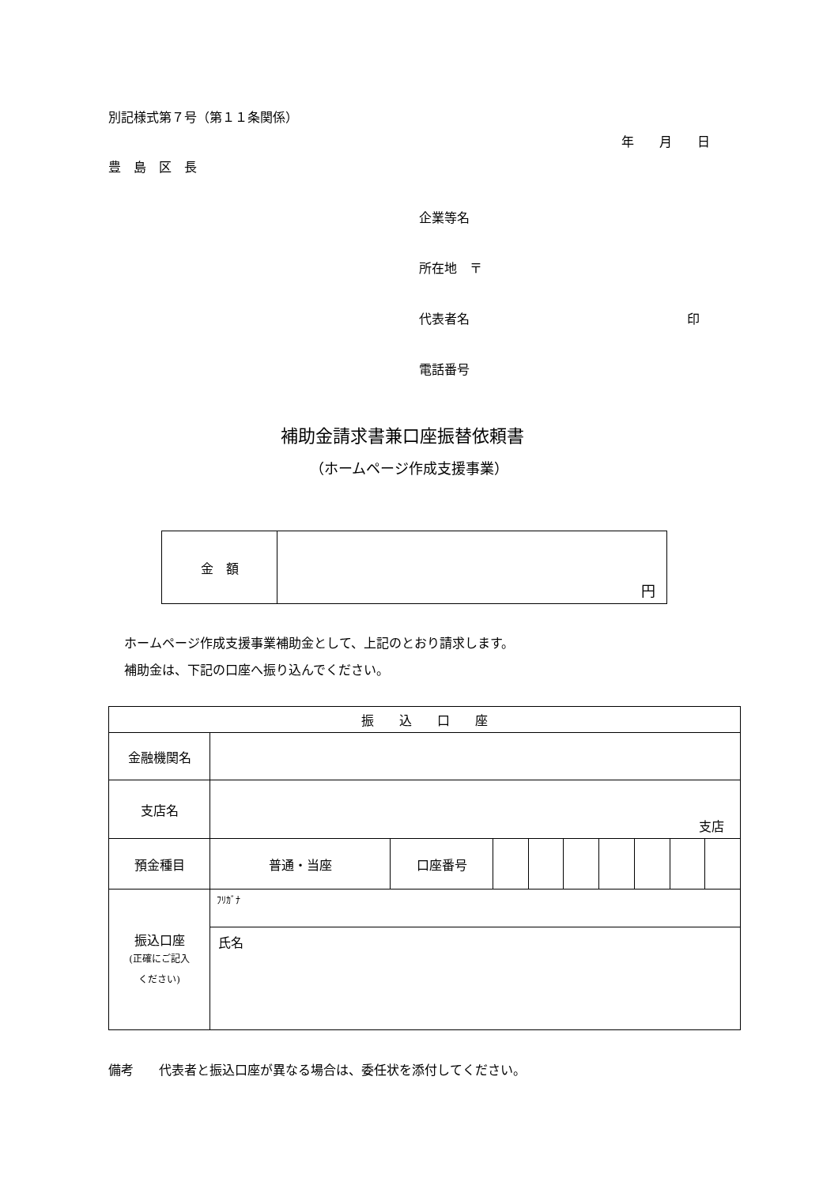別記様式第７号（第１１条関係）
年　　月　　日
豊　島　区　長
企業等名
所在地　〒
代表者名 印
電話番号
補助金請求書兼口座振替依頼書
（ホームページ作成支援事業）
| 金 額 | 円 |
ホームページ作成支援事業補助金として、上記のとおり請求します。
補助金は、下記の口座へ振り込んでください。
| 振 込 口 座 | | | | | | | | | |
| 金融機関名 | | | | | | | | | |
| 支店名 | 支店 | | | | | | | | |
| 預金種目 | 普通・当座 | 口座番号 | | | | | | | |
| 振込口座 (正確にご記入 ください) | ﾌﾘｶﾞﾅ | | | | | | | | |
| | 氏名 | | | | | | | | |
備考　　代表者と振込口座が異なる場合は、委任状を添付してください。